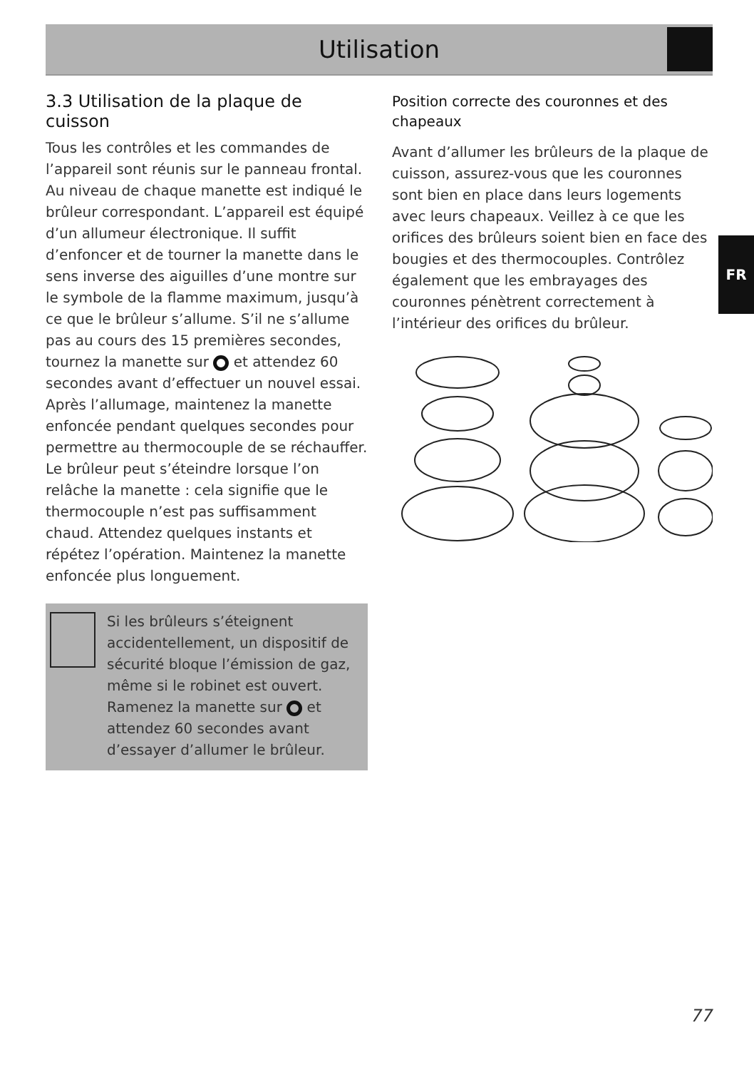Utilisation
3.3 Utilisation de la plaque de cuisson
Tous les contrôles et les commandes de l’appareil sont réunis sur le panneau frontal. Au niveau de chaque manette est indiqué le brûleur correspondant. L’appareil est équipé d’un allumeur électronique. Il suffit d’enfoncer et de tourner la manette dans le sens inverse des aiguilles d’une montre sur le symbole de la flamme maximum, jusqu’à ce que le brûleur s’allume. S’il ne s’allume pas au cours des 15 premières secondes, tournez la manette sur et attendez 60 secondes avant d’effectuer un nouvel essai. Après l’allumage, maintenez la manette enfoncée pendant quelques secondes pour permettre au thermocouple de se réchauffer. Le brûleur peut s’éteindre lorsque l’on relâche la manette : cela signifie que le thermocouple n’est pas suffisamment chaud. Attendez quelques instants et répétez l’opération. Maintenez la manette enfoncée plus longuement.
Si les brûleurs s’éteignent accidentellement, un dispositif de sécurité bloque l’émission de gaz, même si le robinet est ouvert. Ramenez la manette sur et attendez 60 secondes avant d’essayer d’allumer le brûleur.
Position correcte des couronnes et des chapeaux
Avant d’allumer les brûleurs de la plaque de cuisson, assurez-vous que les couronnes sont bien en place dans leurs logements avec leurs chapeaux. Veillez à ce que les orifices des brûleurs soient bien en face des bougies et des thermocouples. Contrôlez également que les embrayages des couronnes pénètrent correctement à l’intérieur des orifices du brûleur.
FR
77